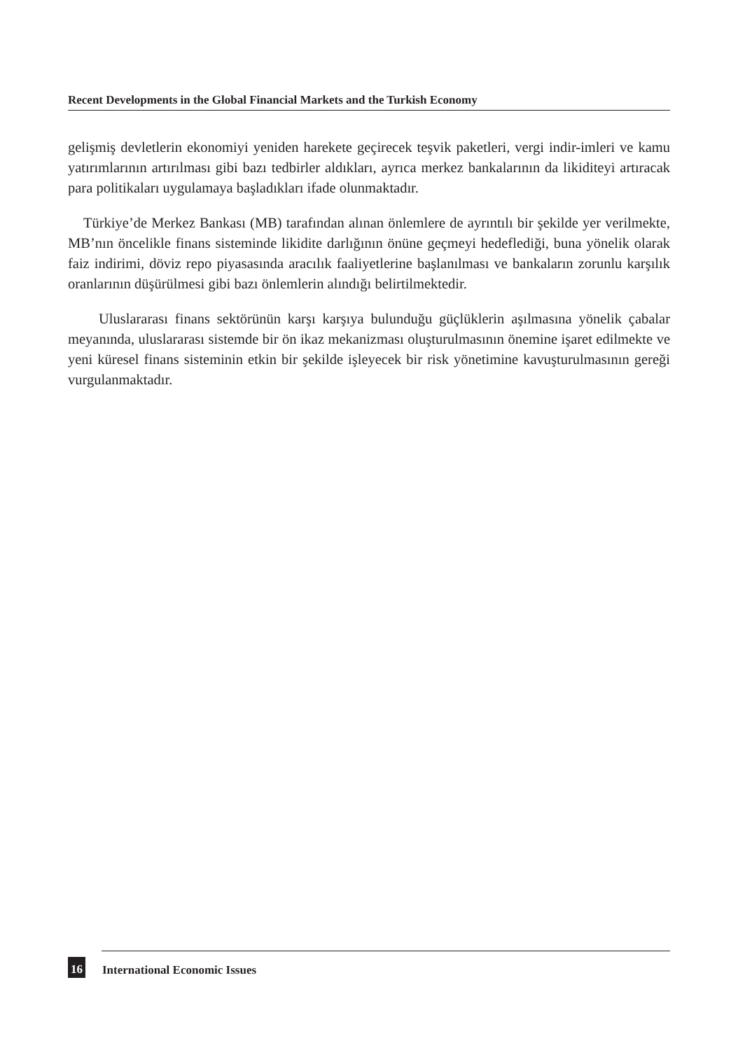Recent Developments in the Global Financial Markets and the Turkish Economy
gelişmiş devletlerin ekonomiyi yeniden harekete geçirecek teşvik paketleri, vergi indir-imleri ve kamu yatırımlarının artırılması gibi bazı tedbirler aldıkları, ayrıca merkez bankalarının da likiditeyi artıracak para politikaları uygulamaya başladıkları ifade olunmaktadır.
Türkiye’de Merkez Bankası (MB) tarafından alınan önlemlere de ayrıntılı bir şekilde yer verilmekte, MB’nın öncelikle finans sisteminde likidite darlığının önüne geçmeyi hedeflediği, buna yönelik olarak faiz indirimi, döviz repo piyasasında aracılık faaliyetlerine başlanılması ve bankaların zorunlu karşılık oranlarının düşürülmesi gibi bazı önlemlerin alındığı belirtilmektedir.
Uluslararası finans sektörünün karşı karşıya bulunduğu güçlüklerin aşılmasına yönelik çabalar meyanında, uluslararası sistemde bir ön ikaz mekanizması oluşturulmasının önemine işaret edilmekte ve yeni küresel finans sisteminin etkin bir şekilde işleyecek bir risk yönetimine kavuşturulmasının gereği vurgulanmaktadır.
16 International Economic Issues